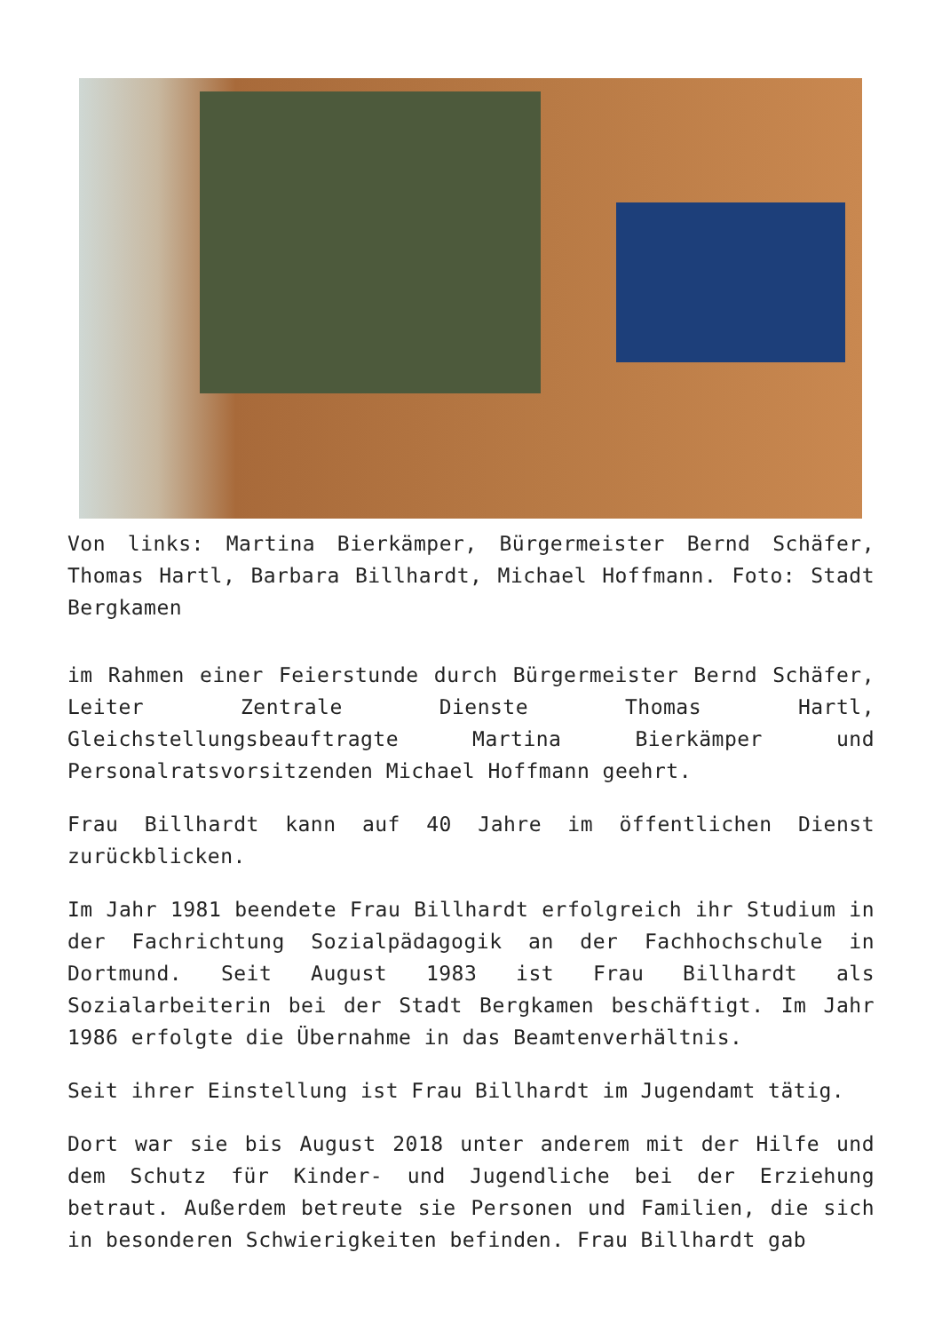Von links: Martina Bierkämper, Bürgermeister Bernd Schäfer, Thomas Hartl, Barbara Billhardt, Michael Hoffmann. Foto: Stadt Bergkamen
im Rahmen einer Feierstunde durch Bürgermeister Bernd Schäfer, Leiter Zentrale Dienste Thomas Hartl, Gleichstellungsbeauftragte Martina Bierkämper und Personalratsvorsitzenden Michael Hoffmann geehrt.
Frau Billhardt kann auf 40 Jahre im öffentlichen Dienst zurückblicken.
Im Jahr 1981 beendete Frau Billhardt erfolgreich ihr Studium in der Fachrichtung Sozialpädagogik an der Fachhochschule in Dortmund. Seit August 1983 ist Frau Billhardt als Sozialarbeiterin bei der Stadt Bergkamen beschäftigt. Im Jahr 1986 erfolgte die Übernahme in das Beamtenverhältnis.
Seit ihrer Einstellung ist Frau Billhardt im Jugendamt tätig.
Dort war sie bis August 2018 unter anderem mit der Hilfe und dem Schutz für Kinder- und Jugendliche bei der Erziehung betraut. Außerdem betreute sie Personen und Familien, die sich in besonderen Schwierigkeiten befinden. Frau Billhardt gab